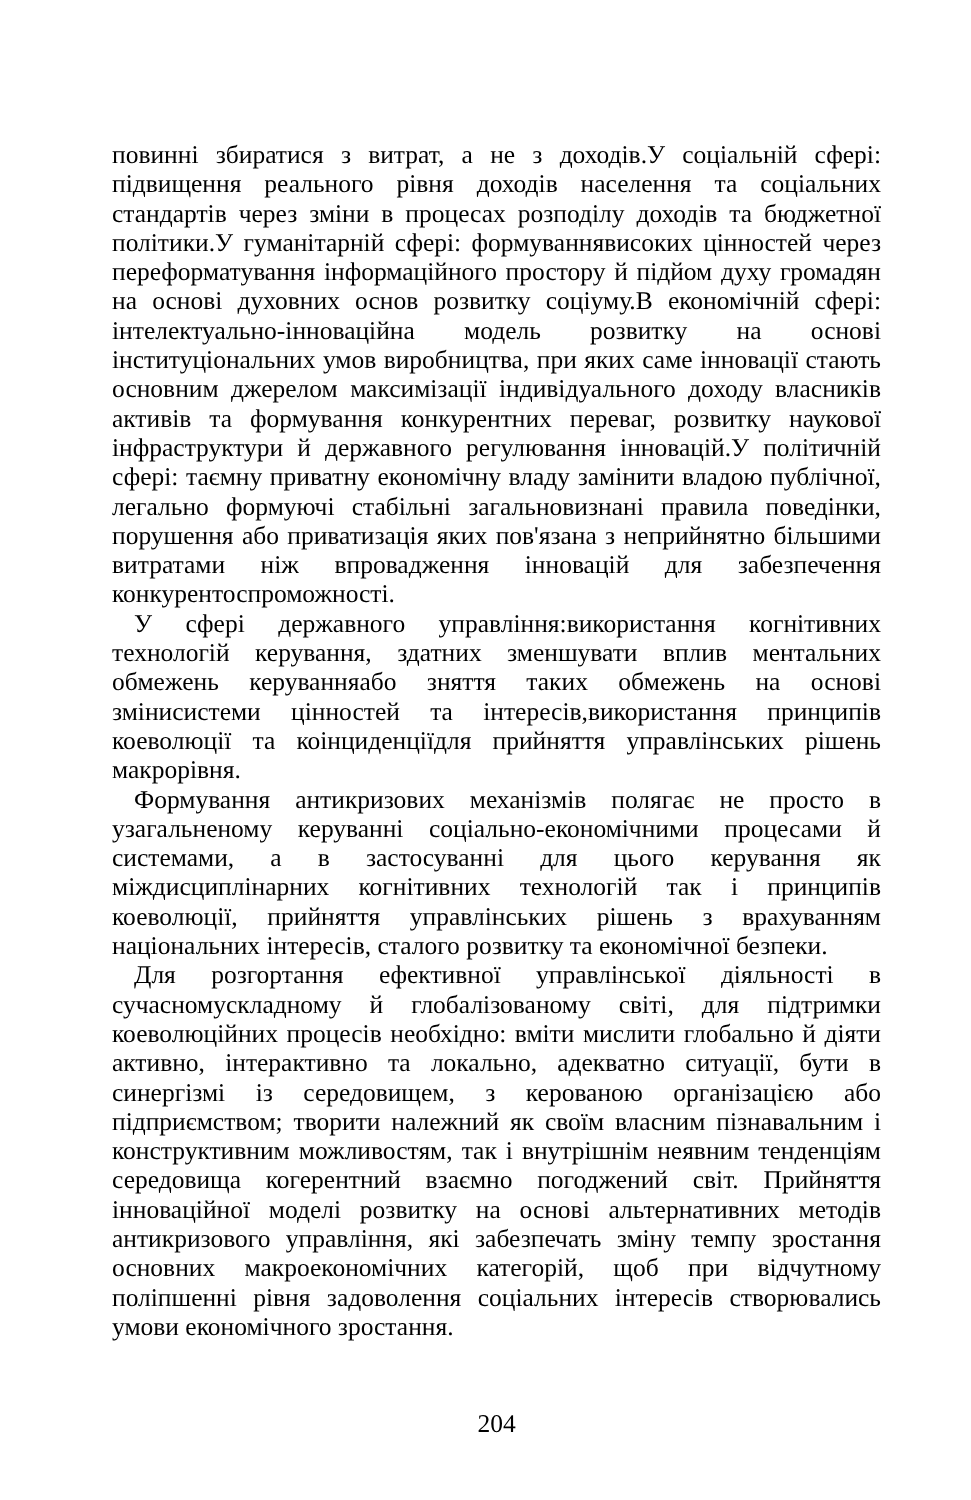повинні збиратися з витрат, а не з доходів.У соціальній сфері: підвищення реального рівня доходів населення та соціальних стандартів через зміни в процесах розподілу доходів та бюджетної політики.У гуманітарній сфері: формуваннявисоких цінностей через переформатування інформаційного простору й підйом духу громадян на основі духовних основ розвитку соціуму.В економічній сфері: інтелектуально-інноваційна модель розвитку на основі інституціональних умов виробництва, при яких саме інновації стають основним джерелом максимізації індивідуального доходу власників активів та формування конкурентних переваг, розвитку наукової інфраструктури й державного регулювання інновацій.У політичній сфері: таємну приватну економічну владу замінити владою публічної, легально формуючі стабільні загальновизнані правила поведінки, порушення або приватизація яких пов'язана з неприйнятно більшими витратами ніж впровадження інновацій для забезпечення конкурентоспроможності.
У сфері державного управління:використання когнітивних технологій керування, здатних зменшувати вплив ментальних обмежень керуванняабо зняття таких обмежень на основі змінисистеми цінностей та інтересів,використання принципів коеволюції та коінциденціїдля прийняття управлінських рішень макрорівня.
Формування антикризових механізмів полягає не просто в узагальненому керуванні соціально-економічними процесами й системами, а в застосуванні для цього керування як міждисциплінарних когнітивних технологій так і принципів коеволюції, прийняття управлінських рішень з врахуванням національних інтересів, сталого розвитку та економічної безпеки.
Для розгортання ефективної управлінської діяльності в сучасномускладному й глобалізованому світі, для підтримки коеволюційних процесів необхідно: вміти мислити глобально й діяти активно, інтерактивно та локально, адекватно ситуації, бути в синергізмі із середовищем, з керованою організацією або підприємством; творити належний як своїм власним пізнавальним і конструктивним можливостям, так і внутрішнім неявним тенденціям середовища когерентний взаємно погоджений світ. Прийняття інноваційної моделі розвитку на основі альтернативних методів антикризового управління, які забезпечать зміну темпу зростання основних макроекономічних категорій, щоб при відчутному поліпшенні рівня задоволення соціальних інтересів створювались умови економічного зростання.
204